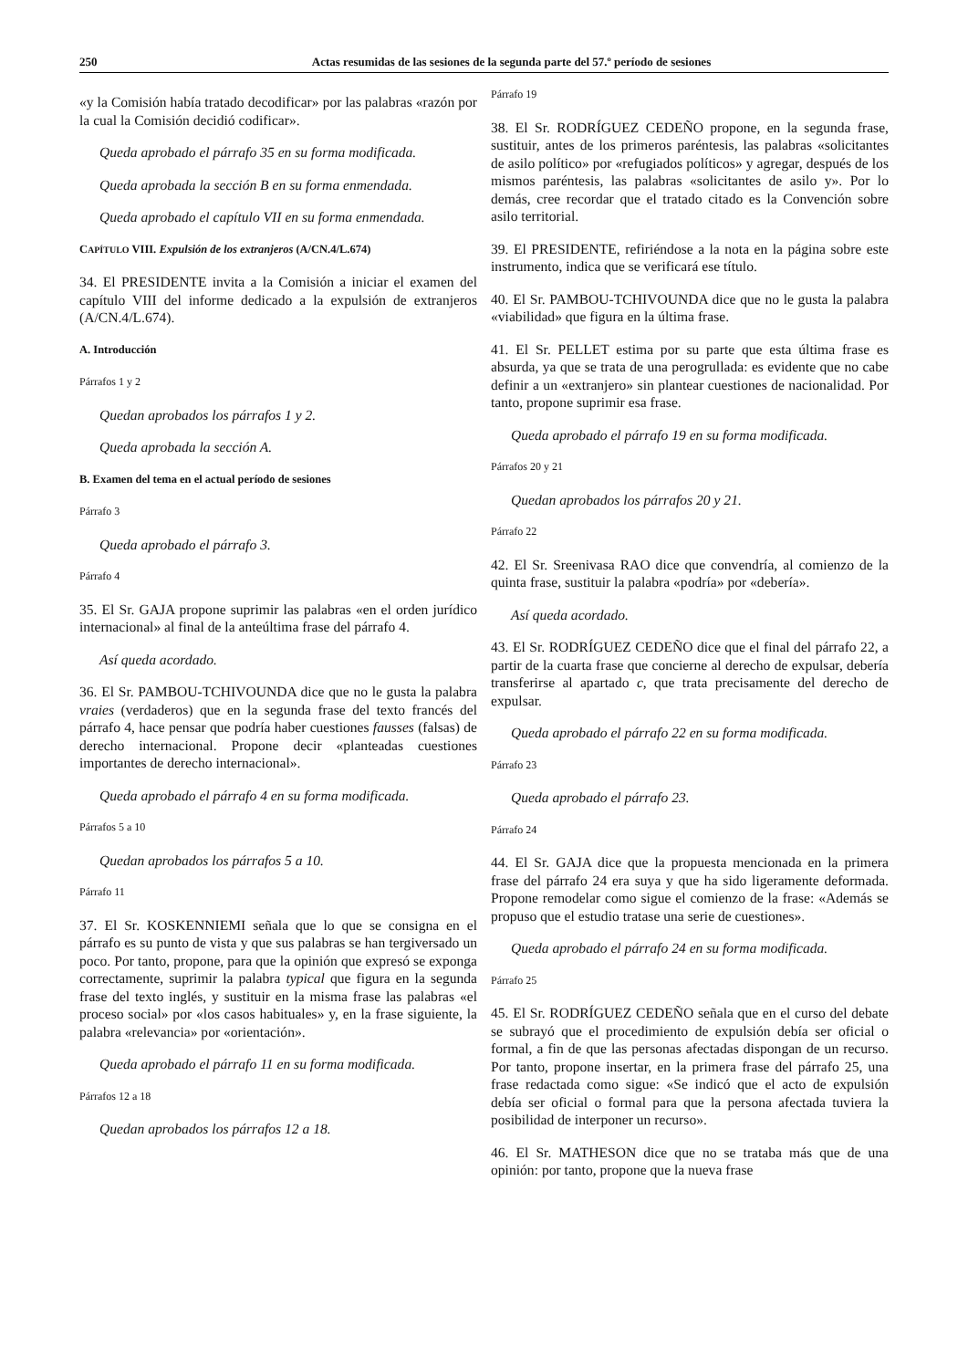250 Actas resumidas de las sesiones de la segunda parte del 57.º período de sesiones
«y la Comisión había tratado decodificar» por las palabras «razón por la cual la Comisión decidió codificar».
Queda aprobado el párrafo 35 en su forma modificada.
Queda aprobada la sección B en su forma enmendada.
Queda aprobado el capítulo VII en su forma enmendada.
CAPÍTULO VIII. Expulsión de los extranjeros (A/CN.4/L.674)
34. El PRESIDENTE invita a la Comisión a iniciar el examen del capítulo VIII del informe dedicado a la expulsión de extranjeros (A/CN.4/L.674).
A. Introducción
Párrafos 1 y 2
Quedan aprobados los párrafos 1 y 2.
Queda aprobada la sección A.
B. Examen del tema en el actual período de sesiones
Párrafo 3
Queda aprobado el párrafo 3.
Párrafo 4
35. El Sr. GAJA propone suprimir las palabras «en el orden jurídico internacional» al final de la anteúltima frase del párrafo 4.
Así queda acordado.
36. El Sr. PAMBOU-TCHIVOUNDA dice que no le gusta la palabra vraies (verdaderos) que en la segunda frase del texto francés del párrafo 4, hace pensar que podría haber cuestiones fausses (falsas) de derecho internacional. Propone decir «planteadas cuestiones importantes de derecho internacional».
Queda aprobado el párrafo 4 en su forma modificada.
Párrafos 5 a 10
Quedan aprobados los párrafos 5 a 10.
Párrafo 11
37. El Sr. KOSKENNIEMI señala que lo que se consigna en el párrafo es su punto de vista y que sus palabras se han tergiversado un poco. Por tanto, propone, para que la opinión que expresó se exponga correctamente, suprimir la palabra typical que figura en la segunda frase del texto inglés, y sustituir en la misma frase las palabras «el proceso social» por «los casos habituales» y, en la frase siguiente, la palabra «relevancia» por «orientación».
Queda aprobado el párrafo 11 en su forma modificada.
Párrafos 12 a 18
Quedan aprobados los párrafos 12 a 18.
Párrafo 19
38. El Sr. RODRÍGUEZ CEDEÑO propone, en la segunda frase, sustituir, antes de los primeros paréntesis, las palabras «solicitantes de asilo político» por «refugiados políticos» y agregar, después de los mismos paréntesis, las palabras «solicitantes de asilo y». Por lo demás, cree recordar que el tratado citado es la Convención sobre asilo territorial.
39. El PRESIDENTE, refiriéndose a la nota en la página sobre este instrumento, indica que se verificará ese título.
40. El Sr. PAMBOU-TCHIVOUNDA dice que no le gusta la palabra «viabilidad» que figura en la última frase.
41. El Sr. PELLET estima por su parte que esta última frase es absurda, ya que se trata de una perogrullada: es evidente que no cabe definir a un «extranjero» sin plantear cuestiones de nacionalidad. Por tanto, propone suprimir esa frase.
Queda aprobado el párrafo 19 en su forma modificada.
Párrafos 20 y 21
Quedan aprobados los párrafos 20 y 21.
Párrafo 22
42. El Sr. Sreenivasa RAO dice que convendría, al comienzo de la quinta frase, sustituir la palabra «podría» por «debería».
Así queda acordado.
43. El Sr. RODRÍGUEZ CEDEÑO dice que el final del párrafo 22, a partir de la cuarta frase que concierne al derecho de expulsar, debería transferirse al apartado c, que trata precisamente del derecho de expulsar.
Queda aprobado el párrafo 22 en su forma modificada.
Párrafo 23
Queda aprobado el párrafo 23.
Párrafo 24
44. El Sr. GAJA dice que la propuesta mencionada en la primera frase del párrafo 24 era suya y que ha sido ligeramente deformada. Propone remodelar como sigue el comienzo de la frase: «Además se propuso que el estudio tratase una serie de cuestiones».
Queda aprobado el párrafo 24 en su forma modificada.
Párrafo 25
45. El Sr. RODRÍGUEZ CEDEÑO señala que en el curso del debate se subrayó que el procedimiento de expulsión debía ser oficial o formal, a fin de que las personas afectadas dispongan de un recurso. Por tanto, propone insertar, en la primera frase del párrafo 25, una frase redactada como sigue: «Se indicó que el acto de expulsión debía ser oficial o formal para que la persona afectada tuviera la posibilidad de interponer un recurso».
46. El Sr. MATHESON dice que no se trataba más que de una opinión: por tanto, propone que la nueva frase